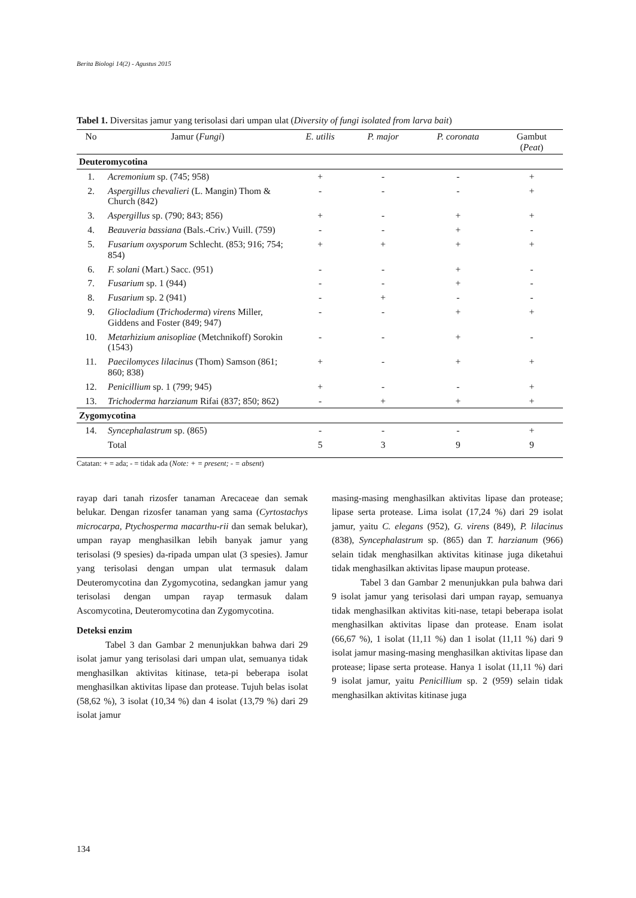Berita Biologi 14(2) - Agustus 2015
Tabel 1. Diversitas jamur yang terisolasi dari umpan ulat (Diversity of fungi isolated from larva bait)
| No | Jamur ( Fungi ) | E. utilis | P. major | P. coronata | Gambut ( Peat ) |
| --- | --- | --- | --- | --- | --- |
| Deuteromycotina | | | | | |
| 1. | Acremonium sp. (745; 958) | + | - | - | + |
| 2. | Aspergillus chevalieri (L. Mangin) Thom & Church (842) | - | - | - | + |
| 3. | Aspergillus sp. (790; 843; 856) | + | - | + | + |
| 4. | Beauveria bassiana (Bals.-Criv.) Vuill. (759) | - | - | + | - |
| 5. | Fusarium oxysporum Schlecht. (853; 916; 754; 854) | + | + | + | + |
| 6. | F. solani (Mart.) Sacc. (951) | - | - | + | - |
| 7. | Fusarium sp. 1 (944) | - | - | + | - |
| 8. | Fusarium sp. 2 (941) | - | + | - | - |
| 9. | Gliocladium ( Trichoderma ) virens Miller, Giddens and Foster (849; 947) | - | - | + | + |
| 10. | Metarhizium anisopliae (Metchnikoff) Sorokin (1543) | - | - | + | - |
| 11. | Paecilomyces lilacinus (Thom) Samson (861; 860; 838) | + | - | + | + |
| 12. | Penicillium sp. 1 (799; 945) | + | - | - | + |
| 13. | Trichoderma harzianum Rifai (837; 850; 862) | - | + | + | + |
| Zygomycotina | | | | | |
| 14. | Syncephalastrum sp. (865) | - | - | - | + |
| | Total | 5 | 3 | 9 | 9 |
Catatan: + = ada; - = tidak ada (Note: + = present; - = absent)
rayap dari tanah rizosfer tanaman Arecaceae dan semak belukar. Dengan rizosfer tanaman yang sama (Cyrtostachys microcarpa, Ptychosperma macarthu-rii dan semak belukar), umpan rayap menghasilkan lebih banyak jamur yang terisolasi (9 spesies) da-ripada umpan ulat (3 spesies). Jamur yang terisolasi dengan umpan ulat termasuk dalam Deuteromycotina dan Zygomycotina, sedangkan jamur yang terisolasi dengan umpan rayap termasuk dalam Ascomycotina, Deuteromycotina dan Zygomycotina.
Deteksi enzim
Tabel 3 dan Gambar 2 menunjukkan bahwa dari 29 isolat jamur yang terisolasi dari umpan ulat, semuanya tidak menghasilkan aktivitas kitinase, teta-pi beberapa isolat menghasilkan aktivitas lipase dan protease. Tujuh belas isolat (58,62 %), 3 isolat (10,34 %) dan 4 isolat (13,79 %) dari 29 isolat jamur
masing-masing menghasilkan aktivitas lipase dan protease; lipase serta protease. Lima isolat (17,24 %) dari 29 isolat jamur, yaitu C. elegans (952), G. virens (849), P. lilacinus (838), Syncephalastrum sp. (865) dan T. harzianum (966) selain tidak menghasilkan aktivitas kitinase juga diketahui tidak menghasilkan aktivitas lipase maupun protease.
Tabel 3 dan Gambar 2 menunjukkan pula bahwa dari 9 isolat jamur yang terisolasi dari umpan rayap, semuanya tidak menghasilkan aktivitas kiti-nase, tetapi beberapa isolat menghasilkan aktivitas lipase dan protease. Enam isolat (66,67 %), 1 isolat (11,11 %) dan 1 isolat (11,11 %) dari 9 isolat jamur masing-masing menghasilkan aktivitas lipase dan protease; lipase serta protease. Hanya 1 isolat (11,11 %) dari 9 isolat jamur, yaitu Penicillium sp. 2 (959) selain tidak menghasilkan aktivitas kitinase juga
134